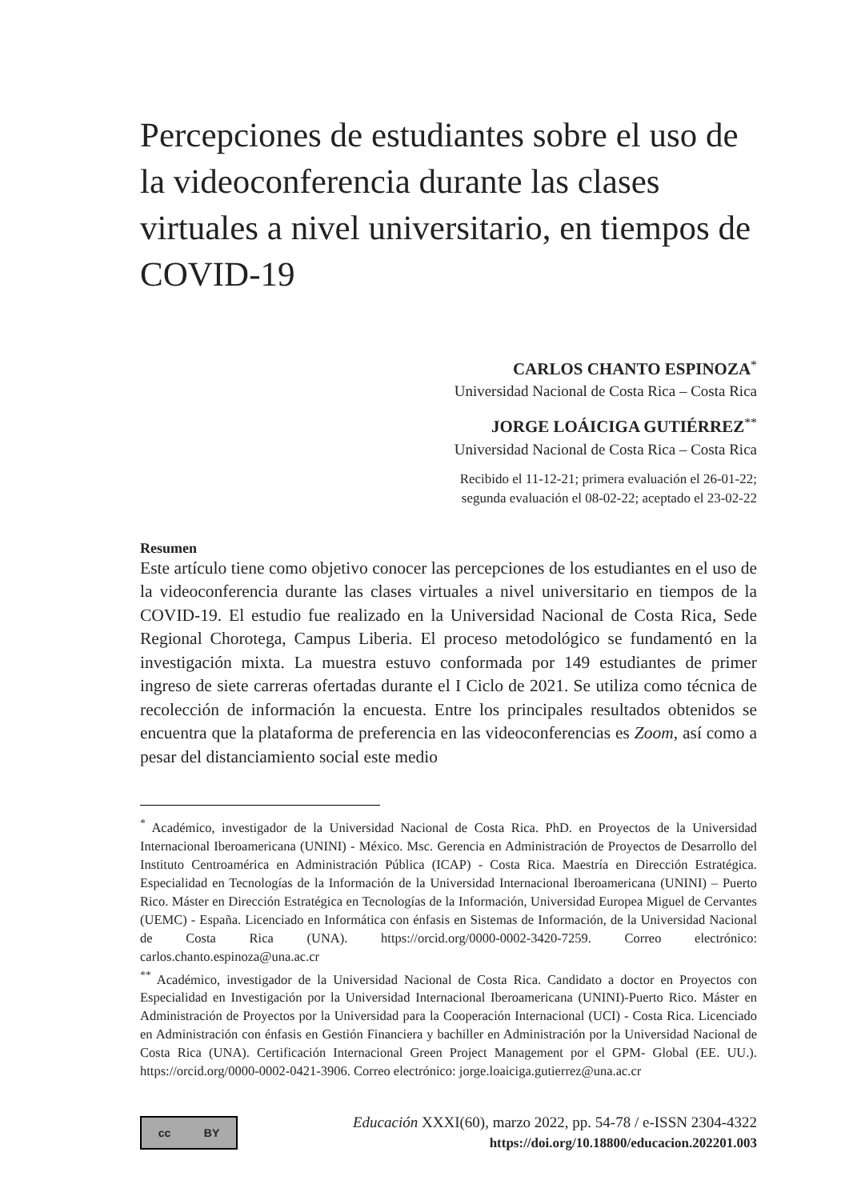Percepciones de estudiantes sobre el uso de la videoconferencia durante las clases virtuales a nivel universitario, en tiempos de COVID-19
CARLOS CHANTO ESPINOZA<sup>*</sup>
Universidad Nacional de Costa Rica – Costa Rica
JORGE LOÁICIGA GUTIÉRREZ<sup>**</sup>
Universidad Nacional de Costa Rica – Costa Rica
Recibido el 11-12-21; primera evaluación el 26-01-22;
segunda evaluación el 08-02-22; aceptado el 23-02-22
Resumen
Este artículo tiene como objetivo conocer las percepciones de los estudiantes en el uso de la videoconferencia durante las clases virtuales a nivel universitario en tiempos de la COVID-19. El estudio fue realizado en la Universidad Nacional de Costa Rica, Sede Regional Chorotega, Campus Liberia. El proceso metodológico se fundamentó en la investigación mixta. La muestra estuvo conformada por 149 estudiantes de primer ingreso de siete carreras ofertadas durante el I Ciclo de 2021. Se utiliza como técnica de recolección de información la encuesta. Entre los principales resultados obtenidos se encuentra que la plataforma de preferencia en las videoconferencias es Zoom, así como a pesar del distanciamiento social este medio
<sup>*</sup> Académico, investigador de la Universidad Nacional de Costa Rica. PhD. en Proyectos de la Universidad Internacional Iberoamericana (UNINI) - México. Msc. Gerencia en Administración de Proyectos de Desarrollo del Instituto Centroamérica en Administración Pública (ICAP) - Costa Rica. Maestría en Dirección Estratégica. Especialidad en Tecnologías de la Información de la Universidad Internacional Iberoamericana (UNINI) – Puerto Rico. Máster en Dirección Estratégica en Tecnologías de la Información, Universidad Europea Miguel de Cervantes (UEMC) - España. Licenciado en Informática con énfasis en Sistemas de Información, de la Universidad Nacional de Costa Rica (UNA). https://orcid.org/0000-0002-3420-7259. Correo electrónico: carlos.chanto.espinoza@una.ac.cr
<sup>**</sup> Académico, investigador de la Universidad Nacional de Costa Rica. Candidato a doctor en Proyectos con Especialidad en Investigación por la Universidad Internacional Iberoamericana (UNINI)-Puerto Rico. Máster en Administración de Proyectos por la Universidad para la Cooperación Internacional (UCI) - Costa Rica. Licenciado en Administración con énfasis en Gestión Financiera y bachiller en Administración por la Universidad Nacional de Costa Rica (UNA). Certificación Internacional Green Project Management por el GPM- Global (EE. UU.). https://orcid.org/0000-0002-0421-3906. Correo electrónico: jorge.loaiciga.gutierrez@una.ac.cr
cc BY
Educación XXXI(60), marzo 2022, pp. 54-78 / e-ISSN 2304-4322
https://doi.org/10.18800/educacion.202201.003